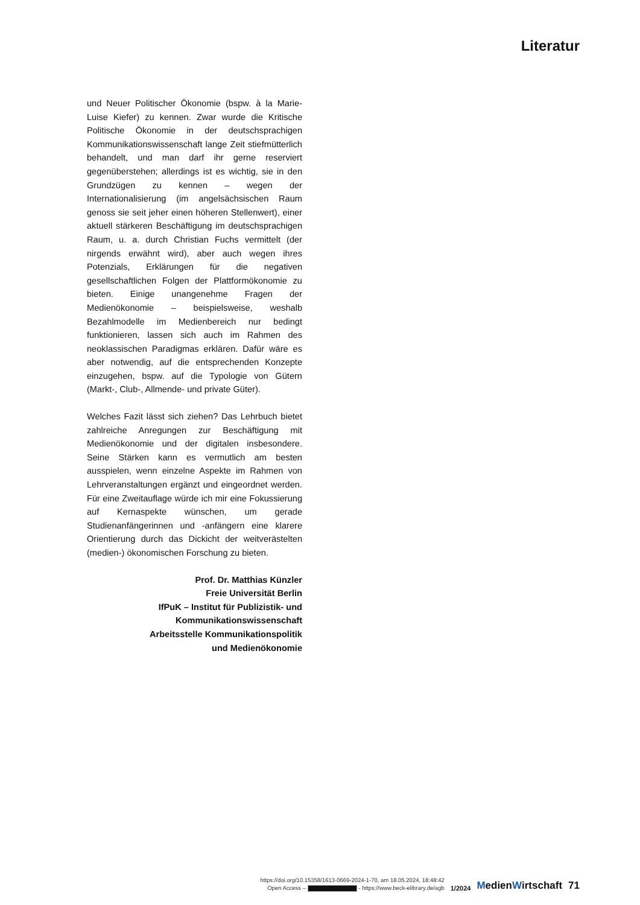Literatur
und Neuer Politischer Ökonomie (bspw. à la Marie-Luise Kiefer) zu kennen. Zwar wurde die Kritische Politische Ökonomie in der deutschsprachigen Kommunikationswissenschaft lange Zeit stiefmütterlich behandelt, und man darf ihr gerne reserviert gegenüberstehen; allerdings ist es wichtig, sie in den Grundzügen zu kennen – wegen der Internationalisierung (im angelsächsischen Raum genoss sie seit jeher einen höheren Stellenwert), einer aktuell stärkeren Beschäftigung im deutschsprachigen Raum, u. a. durch Christian Fuchs vermittelt (der nirgends erwähnt wird), aber auch wegen ihres Potenzials, Erklärungen für die negativen gesellschaftlichen Folgen der Plattformökonomie zu bieten. Einige unangenehme Fragen der Medienökonomie – beispielsweise, weshalb Bezahlmodelle im Medienbereich nur bedingt funktionieren, lassen sich auch im Rahmen des neoklassischen Paradigmas erklären. Dafür wäre es aber notwendig, auf die entsprechenden Konzepte einzugehen, bspw. auf die Typologie von Gütern (Markt-, Club-, Allmende- und private Güter).
Welches Fazit lässt sich ziehen? Das Lehrbuch bietet zahlreiche Anregungen zur Beschäftigung mit Medienökonomie und der digitalen insbesondere. Seine Stärken kann es vermutlich am besten ausspielen, wenn einzelne Aspekte im Rahmen von Lehrveranstaltungen ergänzt und eingeordnet werden. Für eine Zweitauflage würde ich mir eine Fokussierung auf Kernaspekte wünschen, um gerade Studienanfängerinnen und -anfängern eine klarere Orientierung durch das Dickicht der weitverästelten (medien-) ökonomischen Forschung zu bieten.
Prof. Dr. Matthias Künzler
Freie Universität Berlin
IfPuK – Institut für Publizistik- und
Kommunikationswissenschaft
Arbeitsstelle Kommunikationspolitik
und Medienökonomie
https://doi.org/10.15358/1613-0669-2024-1-70, am 18.05.2024, 18:48:42
Open Access – - https://www.beck-elibrary.de/agb
1/2024
MedienWirtschaft
71